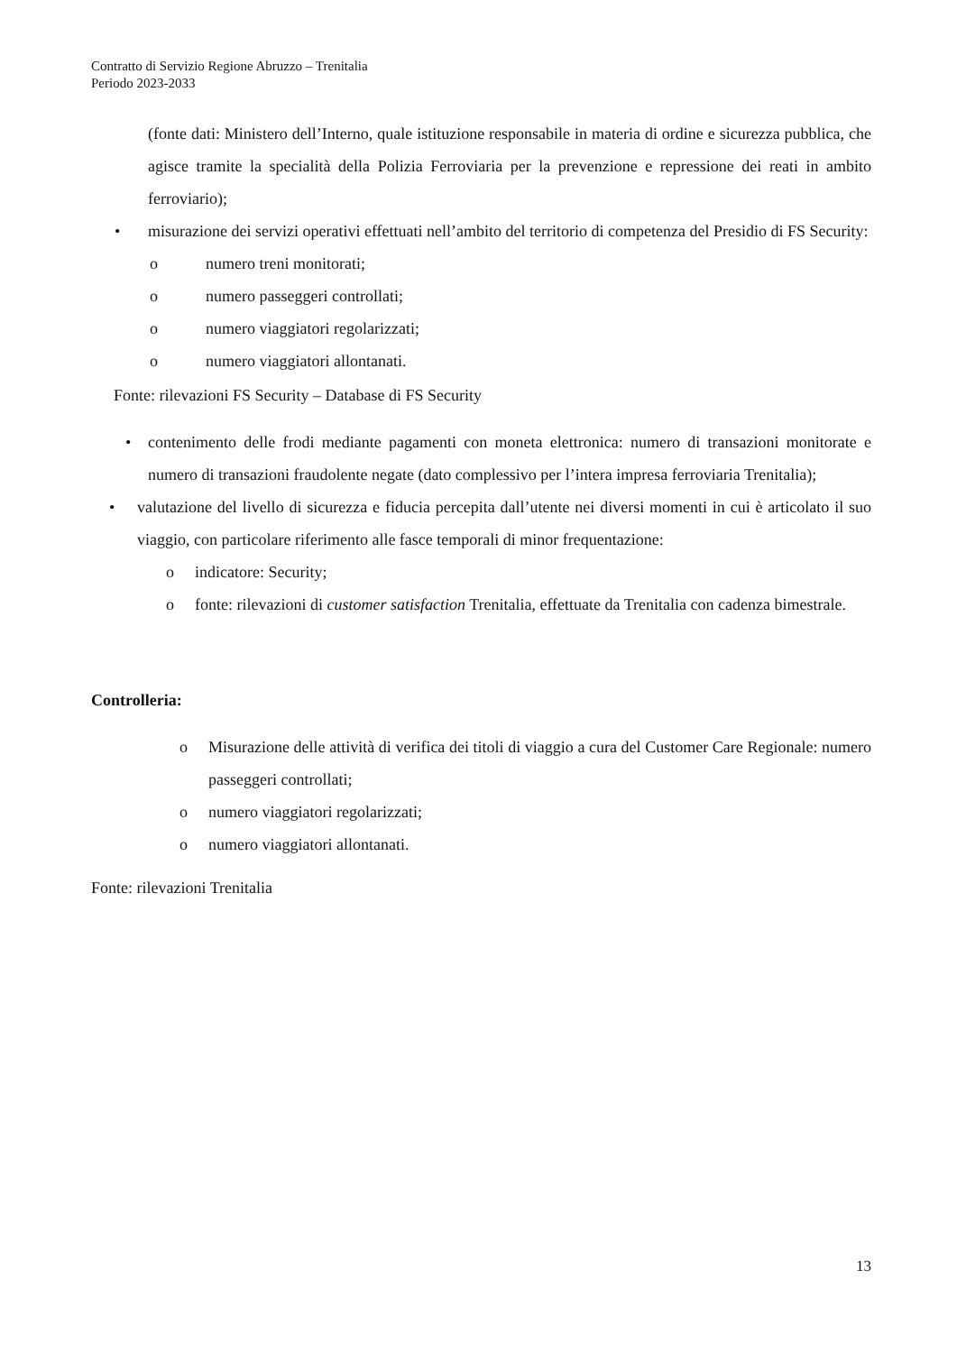Contratto di Servizio Regione Abruzzo – Trenitalia
Periodo 2023-2033
(fonte dati: Ministero dell’Interno, quale istituzione responsabile in materia di ordine e sicurezza pubblica, che agisce tramite la specialità della Polizia Ferroviaria per la prevenzione e repressione dei reati in ambito ferroviario);
• misurazione dei servizi operativi effettuati nell’ambito del territorio di competenza del Presidio di FS Security:
o numero treni monitorati;
o numero passeggeri controllati;
o numero viaggiatori regolarizzati;
o numero viaggiatori allontanati.
Fonte: rilevazioni FS Security – Database di FS Security
• contenimento delle frodi mediante pagamenti con moneta elettronica: numero di transazioni monitorate e numero di transazioni fraudolente negate (dato complessivo per l’intera impresa ferroviaria Trenitalia);
• valutazione del livello di sicurezza e fiducia percepita dall’utente nei diversi momenti in cui è articolato il suo viaggio, con particolare riferimento alle fasce temporali di minor frequentazione:
o indicatore: Security;
o fonte: rilevazioni di customer satisfaction Trenitalia, effettuate da Trenitalia con cadenza bimestrale.
Controlleria:
o Misurazione delle attività di verifica dei titoli di viaggio a cura del Customer Care Regionale: numero passeggeri controllati;
o numero viaggiatori regolarizzati;
o numero viaggiatori allontanati.
Fonte: rilevazioni Trenitalia
13